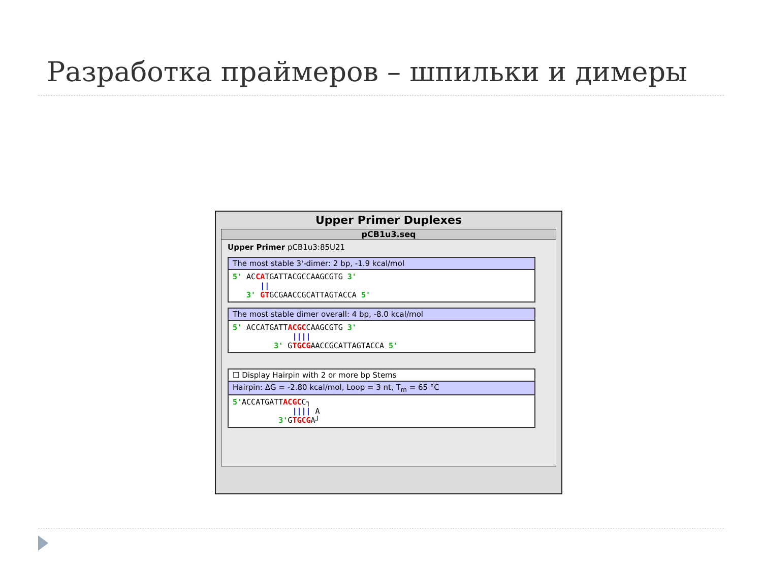Разработка праймеров – шпильки и димеры
Upper Primer Duplexes
pCB1u3.seq
Upper Primer pCB1u3:85U21
The most stable 3'-dimer: 2 bp, -1.9 kcal/mol
5' ACCATGATTACGCCAAGCGTG 3' || 3' GTGCGAACCGCATTAGTACCA 5'
The most stable dimer overall: 4 bp, -8.0 kcal/mol
5' ACCATGATTACGCCAAGCGTG 3' |||| 3' GTGCGAACCGCATTAGTACCA 5'
☐ Display Hairpin with 2 or more bp Stems
Hairpin: ΔG = -2.80 kcal/mol, Loop = 3 nt, T<sub>m</sub> = 65 °C
5'ACCATGATTACGCC┐ |||| A 3'GTGCGA┘